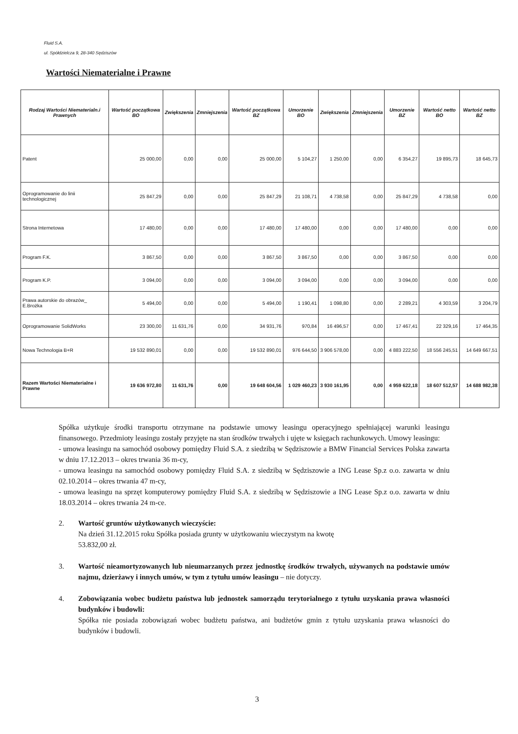Fluid S.A.
ul. Spółdzielcza 9, 28-340 Sędziszów
Wartości Niematerialne i Prawne
| Rodzaj Wartości Niematerialn.i Prawnych | Wartość początkowa BO | Zwiększenia | Zmniejszenia | Wartość początkowa BZ | Umorzenie BO | Zwiększenia | Zmniejszenia | Umorzenie BZ | Wartość netto BO | Wartość netto BZ |
| --- | --- | --- | --- | --- | --- | --- | --- | --- | --- | --- |
| Patent | 25 000,00 | 0,00 | 0,00 | 25 000,00 | 5 104,27 | 1 250,00 | 0,00 | 6 354,27 | 19 895,73 | 18 645,73 |
| Oprogramowanie do linii technologicznej | 25 847,29 | 0,00 | 0,00 | 25 847,29 | 21 108,71 | 4 738,58 | 0,00 | 25 847,29 | 4 738,58 | 0,00 |
| Strona Internetowa | 17 480,00 | 0,00 | 0,00 | 17 480,00 | 17 480,00 | 0,00 | 0,00 | 17 480,00 | 0,00 | 0,00 |
| Program F.K. | 3 867,50 | 0,00 | 0,00 | 3 867,50 | 3 867,50 | 0,00 | 0,00 | 3 867,50 | 0,00 | 0,00 |
| Program K.P. | 3 094,00 | 0,00 | 0,00 | 3 094,00 | 3 094,00 | 0,00 | 0,00 | 3 094,00 | 0,00 | 0,00 |
| Prawa autorskie do obrazów_ E.Brożka | 5 494,00 | 0,00 | 0,00 | 5 494,00 | 1 190,41 | 1 098,80 | 0,00 | 2 289,21 | 4 303,59 | 3 204,79 |
| Oprogramowanie SolidWorks | 23 300,00 | 11 631,76 | 0,00 | 34 931,76 | 970,84 | 16 496,57 | 0,00 | 17 467,41 | 22 329,16 | 17 464,35 |
| Nowa Technologia B+R | 19 532 890,01 | 0,00 | 0,00 | 19 532 890,01 | 976 644,50 | 3 906 578,00 | 0,00 | 4 883 222,50 | 18 556 245,51 | 14 649 667,51 |
| Razem Wartości Niematerialne i Prawne | 19 636 972,80 | 11 631,76 | 0,00 | 19 648 604,56 | 1 029 460,23 | 3 930 161,95 | 0,00 | 4 959 622,18 | 18 607 512,57 | 14 688 982,38 |
Spółka użytkuje środki transportu otrzymane na podstawie umowy leasingu operacyjnego spełniającej warunki leasingu finansowego. Przedmioty leasingu zostały przyjęte na stan środków trwałych i ujęte w księgach rachunkowych. Umowy leasingu:
- umowa leasingu na samochód osobowy pomiędzy Fluid S.A. z siedzibą w Sędziszowie a BMW Financial Services Polska zawarta w dniu 17.12.2013 – okres trwania 36 m-cy,
- umowa leasingu na samochód osobowy pomiędzy Fluid S.A. z siedzibą w Sędziszowie a ING Lease Sp.z o.o. zawarta w dniu 02.10.2014 – okres trwania 47 m-cy,
- umowa leasingu na sprzęt komputerowy pomiędzy Fluid S.A. z siedzibą w Sędziszowie a ING Lease Sp.z o.o. zawarta w dniu 18.03.2014 – okres trwania 24 m-ce.
2. Wartość gruntów użytkowanych wieczyście:
Na dzień 31.12.2015 roku Spółka posiada grunty w użytkowaniu wieczystym na kwotę
53.832,00 zł.
3. Wartość nieamortyzowanych lub nieumarzanych przez jednostkę środków trwałych, używanych na podstawie umów najmu, dzierżawy i innych umów, w tym z tytułu umów leasingu – nie dotyczy.
4. Zobowiązania wobec budżetu państwa lub jednostek samorządu terytorialnego z tytułu uzyskania prawa własności budynków i budowli:
Spółka nie posiada zobowiązań wobec budżetu państwa, ani budżetów gmin z tytułu uzyskania prawa własności do budynków i budowli.
3